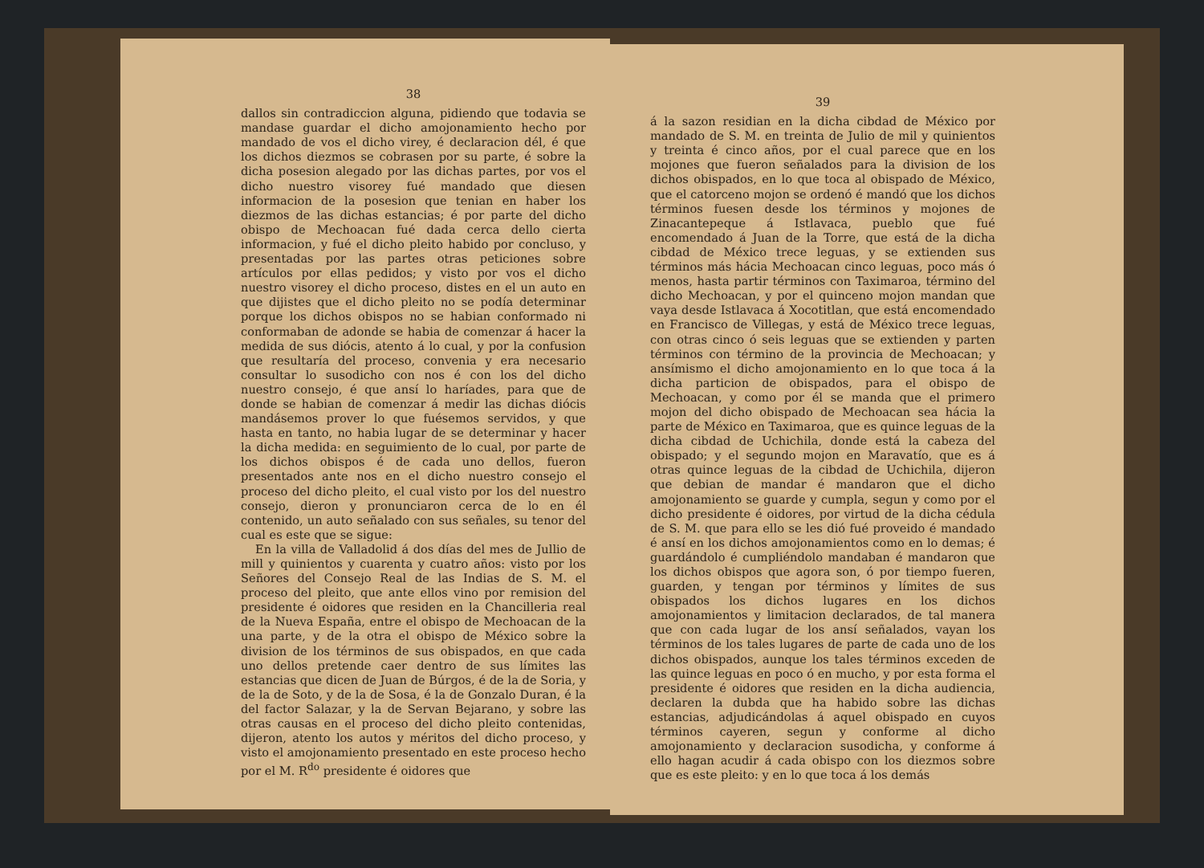38
dallos sin contradiccion alguna, pidiendo que todavia se mandase guardar el dicho amojonamiento hecho por mandado de vos el dicho virey, é declaracion dél, é que los dichos diezmos se cobrasen por su parte, é sobre la dicha posesion alegado por las dichas partes, por vos el dicho nuestro visorey fué mandado que diesen informacion de la posesion que tenian en haber los diezmos de las dichas estancias; é por parte del dicho obispo de Mechoacan fué dada cerca dello cierta informacion, y fué el dicho pleito habido por concluso, y presentadas por las partes otras peticiones sobre artículos por ellas pedidos; y visto por vos el dicho nuestro visorey el dicho proceso, distes en el un auto en que dijistes que el dicho pleito no se podía determinar porque los dichos obispos no se habian conformado ni conformaban de adonde se habia de comenzar á hacer la medida de sus diócis, atento á lo cual, y por la confusion que resultaría del proceso, convenia y era necesario consultar lo susodicho con nos é con los del dicho nuestro consejo, é que ansí lo haríades, para que de donde se habian de comenzar á medir las dichas diócis mandásemos prover lo que fuésemos servidos, y que hasta en tanto, no habia lugar de se determinar y hacer la dicha medida: en seguimiento de lo cual, por parte de los dichos obispos é de cada uno dellos, fueron presentados ante nos en el dicho nuestro consejo el proceso del dicho pleito, el cual visto por los del nuestro consejo, dieron y pronunciaron cerca de lo en él contenido, un auto señalado con sus señales, su tenor del cual es este que se sigue:
En la villa de Valladolid á dos días del mes de Jullio de mill y quinientos y cuarenta y cuatro años: visto por los Señores del Consejo Real de las Indias de S. M. el proceso del pleito, que ante ellos vino por remision del presidente é oidores que residen en la Chancilleria real de la Nueva España, entre el obispo de Mechoacan de la una parte, y de la otra el obispo de México sobre la division de los términos de sus obispados, en que cada uno dellos pretende caer dentro de sus límites las estancias que dicen de Juan de Búrgos, é de la de Soria, y de la de Soto, y de la de Sosa, é la de Gonzalo Duran, é la del factor Salazar, y la de Servan Bejarano, y sobre las otras causas en el proceso del dicho pleito contenidas, dijeron, atento los autos y méritos del dicho proceso, y visto el amojonamiento presentado en este proceso hecho por el M. R<sup>do</sup> presidente é oidores que
39
á la sazon residian en la dicha cibdad de México por mandado de S. M. en treinta de Julio de mil y quinientos y treinta é cinco años, por el cual parece que en los mojones que fueron señalados para la division de los dichos obispados, en lo que toca al obispado de México, que el catorceno mojon se ordenó é mandó que los dichos términos fuesen desde los términos y mojones de Zinacantepeque á Istlavaca, pueblo que fué encomendado á Juan de la Torre, que está de la dicha cibdad de México trece leguas, y se extienden sus términos más hácia Mechoacan cinco leguas, poco más ó menos, hasta partir términos con Taximaroa, término del dicho Mechoacan, y por el quinceno mojon mandan que vaya desde Istlavaca á Xocotitlan, que está encomendado en Francisco de Villegas, y está de México trece leguas, con otras cinco ó seis leguas que se extienden y parten términos con término de la provincia de Mechoacan; y ansímismo el dicho amojonamiento en lo que toca á la dicha particion de obispados, para el obispo de Mechoacan, y como por él se manda que el primero mojon del dicho obispado de Mechoacan sea hácia la parte de México en Taximaroa, que es quince leguas de la dicha cibdad de Uchichila, donde está la cabeza del obispado; y el segundo mojon en Maravatío, que es á otras quince leguas de la cibdad de Uchichila, dijeron que debian de mandar é mandaron que el dicho amojonamiento se guarde y cumpla, segun y como por el dicho presidente é oidores, por virtud de la dicha cédula de S. M. que para ello se les dió fué proveido é mandado é ansí en los dichos amojonamientos como en lo demas; é guardándolo é cumpliéndolo mandaban é mandaron que los dichos obispos que agora son, ó por tiempo fueren, guarden, y tengan por términos y límites de sus obispados los dichos lugares en los dichos amojonamientos y limitacion declarados, de tal manera que con cada lugar de los ansí señalados, vayan los términos de los tales lugares de parte de cada uno de los dichos obispados, aunque los tales términos exceden de las quince leguas en poco ó en mucho, y por esta forma el presidente é oidores que residen en la dicha audiencia, declaren la dubda que ha habido sobre las dichas estancias, adjudicándolas á aquel obispado en cuyos términos cayeren, segun y conforme al dicho amojonamiento y declaracion susodicha, y conforme á ello hagan acudir á cada obispo con los diezmos sobre que es este pleito: y en lo que toca á los demás